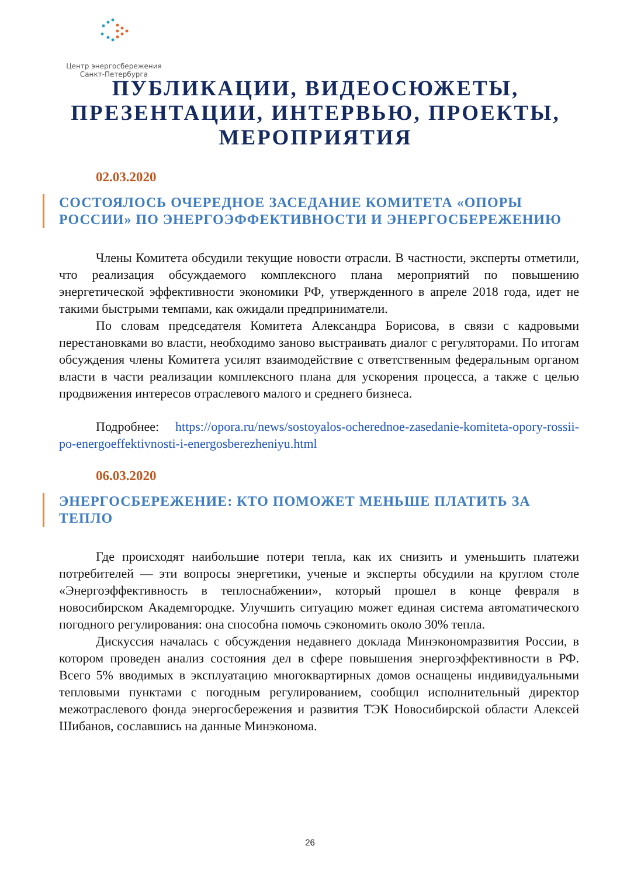Центр энергосбережения
Санкт-Петербурга
ПУБЛИКАЦИИ, ВИДЕОСЮЖЕТЫ, ПРЕЗЕНТАЦИИ, ИНТЕРВЬЮ, ПРОЕКТЫ, МЕРОПРИЯТИЯ
02.03.2020
СОСТОЯЛОСЬ ОЧЕРЕДНОЕ ЗАСЕДАНИЕ КОМИТЕТА «ОПОРЫ РОССИИ» ПО ЭНЕРГОЭФФЕКТИВНОСТИ И ЭНЕРГОСБЕРЕЖЕНИЮ
Члены Комитета обсудили текущие новости отрасли. В частности, эксперты отметили, что реализация обсуждаемого комплексного плана мероприятий по повышению энергетической эффективности экономики РФ, утвержденного в апреле 2018 года, идет не такими быстрыми темпами, как ожидали предприниматели.
По словам председателя Комитета Александра Борисова, в связи с кадровыми перестановками во власти, необходимо заново выстраивать диалог с регуляторами. По итогам обсуждения члены Комитета усилят взаимодействие с ответственным федеральным органом власти в части реализации комплексного плана для ускорения процесса, а также с целью продвижения интересов отраслевого малого и среднего бизнеса.
Подробнее: https://opora.ru/news/sostoyalos-ocherednoe-zasedanie-komiteta-opory-rossii-po-energoeffektivnosti-i-energosberezheniyu.html
06.03.2020
ЭНЕРГОСБЕРЕЖЕНИЕ: КТО ПОМОЖЕТ МЕНЬШЕ ПЛАТИТЬ ЗА ТЕПЛО
Где происходят наибольшие потери тепла, как их снизить и уменьшить платежи потребителей — эти вопросы энергетики, ученые и эксперты обсудили на круглом столе «Энергоэффективность в теплоснабжении», который прошел в конце февраля в новосибирском Академгородке. Улучшить ситуацию может единая система автоматического погодного регулирования: она способна помочь сэкономить около 30% тепла.
Дискуссия началась с обсуждения недавнего доклада Минэкономразвития России, в котором проведен анализ состояния дел в сфере повышения энергоэффективности в РФ. Всего 5% вводимых в эксплуатацию многоквартирных домов оснащены индивидуальными тепловыми пунктами с погодным регулированием, сообщил исполнительный директор межотраслевого фонда энергосбережения и развития ТЭК Новосибирской области Алексей Шибанов, сославшись на данные Минэконома.
26